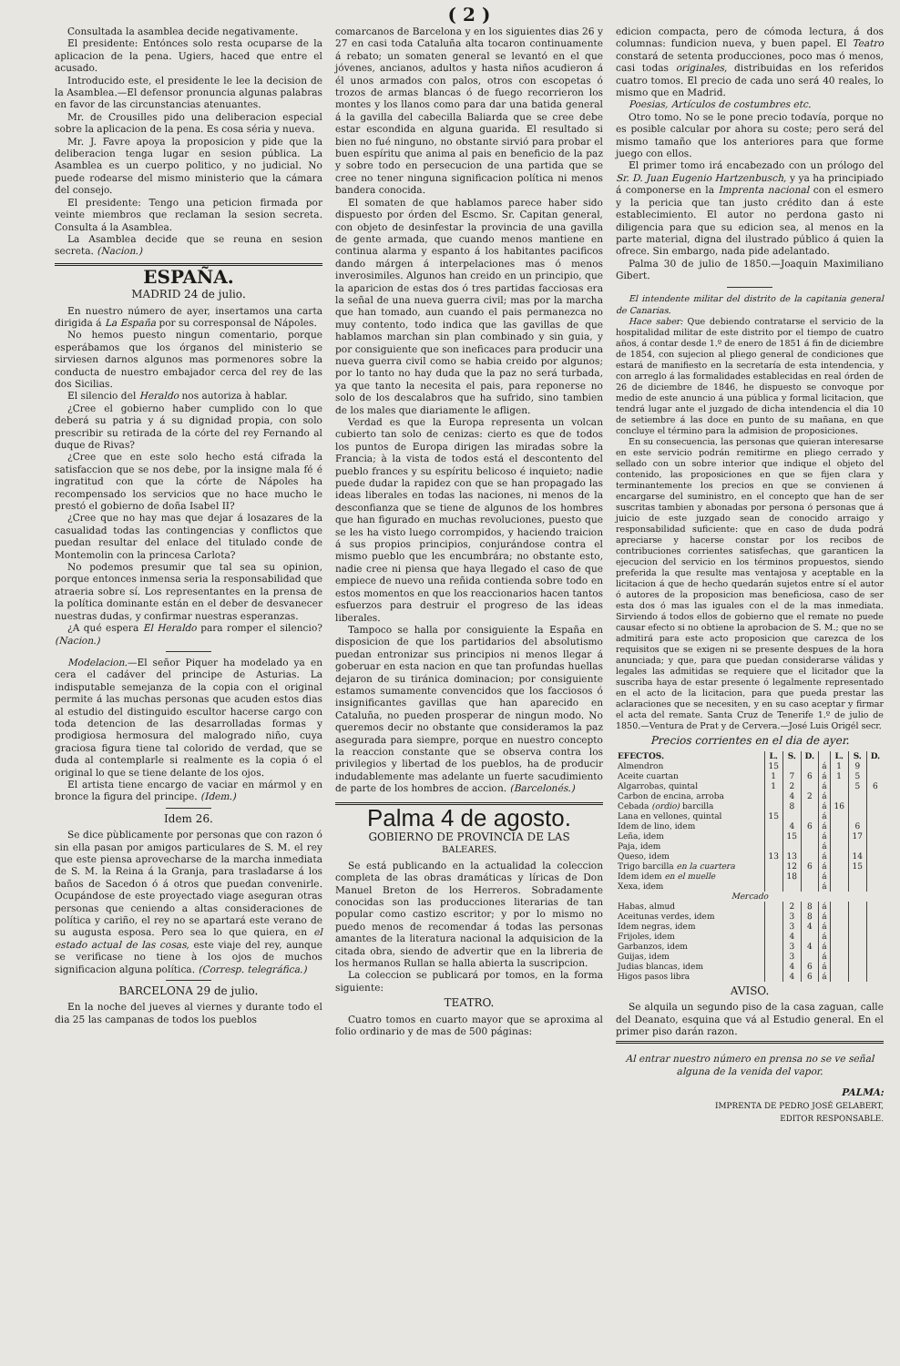( 2 )
Consultada la asamblea decide negativamente.
El presidente: Entónces solo resta ocuparse de la aplicacion de la pena. Ugiers, haced que entre el acusado.
Introducido este, el presidente le lee la decision de la Asamblea.—El defensor pronuncia algunas palabras en favor de las circunstancias atenuantes.
Mr. de Crousilles pido una deliberacion especial sobre la aplicacion de la pena. Es cosa séria y nueva.
Mr. J. Favre apoya la proposicion y pide que la deliberacion tenga lugar en sesion pública. La Asamblea es un cuerpo politico, y no judicial. No puede rodearse del mismo ministerio que la cámara del consejo.
El presidente: Tengo una peticion firmada por veinte miembros que reclaman la sesion secreta. Consulta á la Asamblea.
La Asamblea decide que se reuna en sesion secreta. (Nacion.)
ESPAÑA.
MADRID 24 de julio.
En nuestro número de ayer, insertamos una carta dirigida á La España por su corresponsal de Nápoles.
No hemos puesto ningun comentario, porque esperábamos que los órganos del ministerio se sirviesen darnos algunos mas pormenores sobre la conducta de nuestro embajador cerca del rey de las dos Sicilias.
El silencio del Heraldo nos autoriza à hablar.
¿Cree el gobierno haber cumplido con lo que deberá su patria y á su dignidad propia, con solo prescribir su retirada de la córte del rey Fernando al duque de Rivas?
¿Cree que en este solo hecho está cifrada la satisfaccion que se nos debe, por la insigne mala fé é ingratitud con que la córte de Nápoles ha recompensado los servicios que no hace mucho le prestó el gobierno de doña Isabel II?
¿Cree que no hay mas que dejar á losazares de la casualidad todas las contingencias y conflictos que puedan resultar del enlace del titulado conde de Montemolin con la princesa Carlota?
No podemos presumir que tal sea su opinion, porque entonces inmensa seria la responsabilidad que atraeria sobre sí. Los representantes en la prensa de la política dominante están en el deber de desvanecer nuestras dudas, y confirmar nuestras esperanzas.
¿A qué espera El Heraldo para romper el silencio? (Nacion.)
Modelacion.—El señor Piquer ha modelado ya en cera el cadáver del principe de Asturias. La indisputable semejanza de la copia con el original permite á las muchas personas que acuden estos dias al estudio del distinguido escultor hacerse cargo con toda detencion de las desarrolladas formas y prodigiosa hermosura del malogrado niño, cuya graciosa figura tiene tal colorido de verdad, que se duda al contemplarle si realmente es la copia ó el original lo que se tiene delante de los ojos.
El artista tiene encargo de vaciar en mármol y en bronce la figura del principe. (Idem.)
Idem 26.
Se dice pùblicamente por personas que con razon ó sin ella pasan por amigos particulares de S. M. el rey que este piensa aprovecharse de la marcha inmediata de S. M. la Reina á la Granja, para trasladarse á los baños de Sacedon ó á otros que puedan convenirle. Ocupándose de este proyectado viage aseguran otras personas que ceniendo a altas consideraciones de política y cariño, el rey no se apartará este verano de su augusta esposa. Pero sea lo que quiera, en el estado actual de las cosas, este viaje del rey, aunque se verificase no tiene à los ojos de muchos significacion alguna política. (Corresp. telegráfica.)
BARCELONA 29 de julio.
En la noche del jueves al viernes y durante todo el dia 25 las campanas de todos los pueblos
comarcanos de Barcelona y en los siguientes dias 26 y 27 en casi toda Cataluña alta tocaron continuamente á rebato; un somaten general se levantó en el que jóvenes, ancianos, adultos y hasta niños acudieron á él unos armados con palos, otros con escopetas ó trozos de armas blancas ó de fuego recorrieron los montes y los llanos como para dar una batida general á la gavilla del cabecilla Baliarda que se cree debe estar escondida en alguna guarida. El resultado si bien no fué ninguno, no obstante sirvió para probar el buen espíritu que anima al pais en beneficio de la paz y sobre todo en persecucion de una partida que se cree no tener ninguna significacion política ni menos bandera conocida.
El somaten de que hablamos parece haber sido dispuesto por órden del Escmo. Sr. Capitan general, con objeto de desinfestar la provincia de una gavilla de gente armada, que cuando menos mantiene en continua alarma y espanto á los habitantes pacificos dando márgen á interpelaciones mas ó menos inverosimiles. Algunos han creido en un principio, que la aparicion de estas dos ó tres partidas facciosas era la señal de una nueva guerra civil; mas por la marcha que han tomado, aun cuando el pais permanezca no muy contento, todo indica que las gavillas de que hablamos marchan sin plan combinado y sin guia, y por consiguiente que son ineficaces para producir una nueva guerra civil como se habia creido por algunos; por lo tanto no hay duda que la paz no será turbada, ya que tanto la necesita el pais, para reponerse no solo de los descalabros que ha sufrido, sino tambien de los males que diariamente le afligen.
Verdad es que la Europa representa un volcan cubierto tan solo de cenizas: cierto es que de todos los puntos de Europa dirigen las miradas sobre la Francia; à la vista de todos está el descontento del pueblo frances y su espíritu belicoso é inquieto; nadie puede dudar la rapidez con que se han propagado las ideas liberales en todas las naciones, ni menos de la desconfianza que se tiene de algunos de los hombres que han figurado en muchas revoluciones, puesto que se les ha visto luego corrompidos, y haciendo traicion á sus propios principios, conjurándose contra el mismo pueblo que les encumbrára; no obstante esto, nadie cree ni piensa que haya llegado el caso de que empiece de nuevo una reñida contienda sobre todo en estos momentos en que los reaccionarios hacen tantos esfuerzos para destruir el progreso de las ideas liberales.
Tampoco se halla por consiguiente la España en disposicion de que los partidarios del absolutismo puedan entronizar sus principios ni menos llegar á goberuar en esta nacion en que tan profundas huellas dejaron de su tiránica dominacion; por consiguiente estamos sumamente convencidos que los facciosos ó insignificantes gavillas que han aparecido en Cataluña, no pueden prosperar de ningun modo. No queremos decir no obstante que consideramos la paz asegurada para siempre, porque en nuestro concepto la reaccion constante que se observa contra los privilegios y libertad de los pueblos, ha de producir indudablemente mas adelante un fuerte sacudimiento de parte de los hombres de accion. (Barcelonés.)
Palma 4 de agosto.
GOBIERNO DE PROVINCIA DE LAS
BALEARES.
Se está publicando en la actualidad la coleccion completa de las obras dramáticas y líricas de Don Manuel Breton de los Herreros. Sobradamente conocidas son las producciones literarias de tan popular como castizo escritor; y por lo mismo no puedo menos de recomendar á todas las personas amantes de la literatura nacional la adquisicion de la citada obra, siendo de advertir que en la libreria de los hermanos Rullan se halla abierta la suscripcion.
La coleccion se publicará por tomos, en la forma siguiente:
TEATRO.
Cuatro tomos en cuarto mayor que se aproxima al folio ordinario y de mas de 500 páginas:
edicion compacta, pero de cómoda lectura, á dos columnas: fundicion nueva, y buen papel. El Teatro constará de setenta producciones, poco mas ó menos, casi todas originales, distribuidas en los referidos cuatro tomos. El precio de cada uno será 40 reales, lo mismo que en Madrid.
Poesias, Artículos de costumbres etc.
Otro tomo. No se le pone precio todavía, porque no es posible calcular por ahora su coste; pero será del mismo tamaño que los anteriores para que forme juego con ellos.
El primer tomo irá encabezado con un prólogo del Sr. D. Juan Eugenio Hartzenbusch, y ya ha principiado á componerse en la Imprenta nacional con el esmero y la pericia que tan justo crédito dan á este establecimiento. El autor no perdona gasto ni diligencia para que su edicion sea, al menos en la parte material, digna del ilustrado público á quien la ofrece. Sin embargo, nada pide adelantado.
Palma 30 de julio de 1850.—Joaquin Maximiliano Gibert.
El intendente militar del distrito de la capitania general de Canarias.
Hace saber: Que debiendo contratarse el servicio de la hospitalidad militar de este distrito por el tiempo de cuatro años, á contar desde 1.º de enero de 1851 á fin de diciembre de 1854, con sujecion al pliego general de condiciones que estará de manifiesto en la secretaría de esta intendencia, y con arreglo á las formalidades establecidas en real órden de 26 de diciembre de 1846, he dispuesto se convoque por medio de este anuncio á una pública y formal licitacion, que tendrá lugar ante el juzgado de dicha intendencia el dia 10 de setiembre á las doce en punto de su mañana, en que concluye el término para la admision de proposiciones.
En su consecuencia, las personas que quieran interesarse en este servicio podrán remitirme en pliego cerrado y sellado con un sobre interior que indique el objeto del contenido, las proposiciones en que se fijen clara y terminantemente los precios en que se convienen á encargarse del suministro, en el concepto que han de ser suscritas tambien y abonadas por persona ó personas que á juicio de este juzgado sean de conocido arraigo y responsabilidad suficiente: que en caso de duda podrá apreciarse y hacerse constar por los recibos de contribuciones corrientes satisfechas, que garanticen la ejecucion del servicio en los términos propuestos, siendo preferida la que resulte mas ventajosa y aceptable en la licitacion á que de hecho quedarán sujetos entre sí el autor ó autores de la proposicion mas beneficiosa, caso de ser esta dos ó mas las iguales con el de la mas inmediata. Sirviendo á todos ellos de gobierno que el remate no puede causar efecto si no obtiene la aprobacion de S. M.; que no se admitirá para este acto proposicion que carezca de los requisitos que se exigen ni se presente despues de la hora anunciada; y que, para que puedan considerarse válidas y legales las admitidas se requiere que el licitador que la suscriba haya de estar presente ó legalmente representado en el acto de la licitacion, para que pueda prestar las aclaraciones que se necesiten, y en su caso aceptar y firmar el acta del remate. Santa Cruz de Tenerife 1.º de julio de 1850.—Ventura de Prat y de Cervera.—José Luis Origél secr.
Precios corrientes en el dia de ayer.
| EFECTOS. | L. | S. | D. | | L. | S. | D. |
| --- | --- | --- | --- | --- | --- | --- | --- |
| Almendron | 15 | | | á | 1 | 9 | |
| Aceite cuartan | 1 | 7 | 6 | á | 1 | 5 | |
| Algarrobas, quintal | 1 | 2 | | á | | 5 | 6 |
| Carbon de encina, arroba | | 4 | 2 | á | | | |
| Cebada (ordio) barcilla | | 8 | | á | 16 | | |
| Lana en vellones, quintal | 15 | | | á | | | |
| Idem de lino, idem | | 4 | 6 | á | | 6 | |
| Leña, idem | | 15 | | á | | 17 | |
| Paja, idem | | | | á | | | |
| Queso, idem | 13 | 13 | | á | | 14 | |
| Trigo barcilla en la cuartera | | 12 | 6 | á | | 15 | |
| Idem idem en el muelle | | 18 | | á | | | |
| Xexa, idem | | | | á | | | |
| Mercado | | | | | | | |
| Habas, almud | | 2 | 8 | á | | | |
| Aceitunas verdes, idem | | 3 | 8 | á | | | |
| Idem negras, idem | | 3 | 4 | á | | | |
| Frijoles, idem | | 4 | | á | | | |
| Garbanzos, idem | | 3 | 4 | á | | | |
| Guijas, idem | | 3 | | á | | | |
| Judias blancas, idem | | 4 | 6 | á | | | |
| Higos pasos libra | | 4 | 6 | á | | | |
AVISO.
Se alquila un segundo piso de la casa zaguan, calle del Deanato, esquina que vá al Estudio general. En el primer piso darán razon.
Al entrar nuestro número en prensa no se ve señal alguna de la venida del vapor.
PALMA:
IMPRENTA DE PEDRO JOSÉ GELABERT,
EDITOR RESPONSABLE.